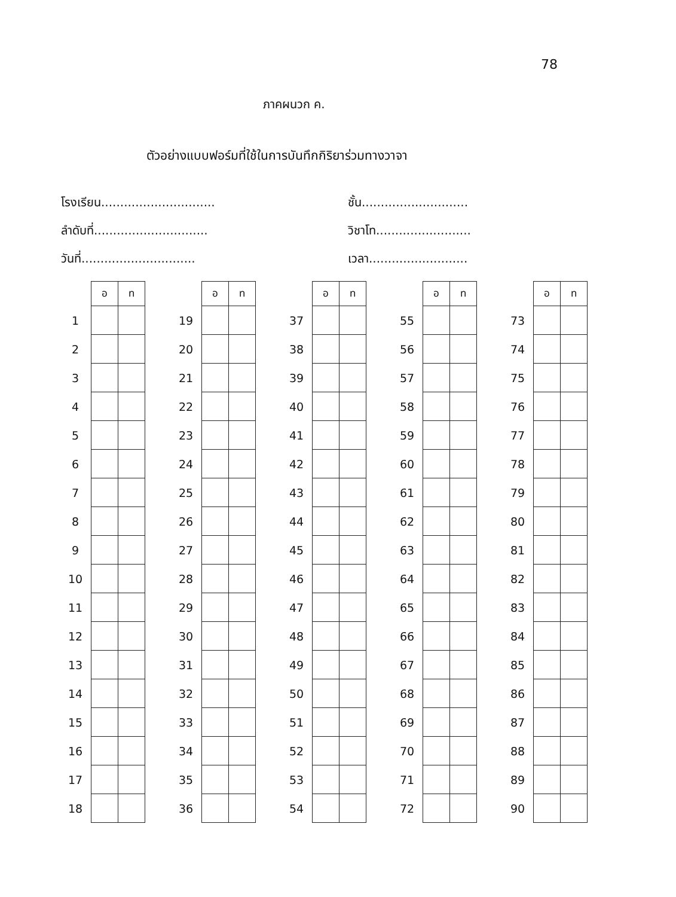78
ภาคผนวก ค.
ตัวอย่างแบบฟอร์มที่ใช้ในการบันทึกกิริยาร่วมทางวาจา
โรงเรียน.............................. ชั้น............................
ลำดับที่.............................. วิชาโท.........................
วันที่.............................. เวลา..........................
| | อ | ท |
| --- | --- | --- |
| 1 | | |
| 2 | | |
| 3 | | |
| 4 | | |
| 5 | | |
| 6 | | |
| 7 | | |
| 8 | | |
| 9 | | |
| 10 | | |
| 11 | | |
| 12 | | |
| 13 | | |
| 14 | | |
| 15 | | |
| 16 | | |
| 17 | | |
| 18 | | |
| | อ | ท |
| --- | --- | --- |
| 19 | | |
| 20 | | |
| 21 | | |
| 22 | | |
| 23 | | |
| 24 | | |
| 25 | | |
| 26 | | |
| 27 | | |
| 28 | | |
| 29 | | |
| 30 | | |
| 31 | | |
| 32 | | |
| 33 | | |
| 34 | | |
| 35 | | |
| 36 | | |
| | อ | ท |
| --- | --- | --- |
| 37 | | |
| 38 | | |
| 39 | | |
| 40 | | |
| 41 | | |
| 42 | | |
| 43 | | |
| 44 | | |
| 45 | | |
| 46 | | |
| 47 | | |
| 48 | | |
| 49 | | |
| 50 | | |
| 51 | | |
| 52 | | |
| 53 | | |
| 54 | | |
| | อ | ท |
| --- | --- | --- |
| 55 | | |
| 56 | | |
| 57 | | |
| 58 | | |
| 59 | | |
| 60 | | |
| 61 | | |
| 62 | | |
| 63 | | |
| 64 | | |
| 65 | | |
| 66 | | |
| 67 | | |
| 68 | | |
| 69 | | |
| 70 | | |
| 71 | | |
| 72 | | |
| | อ | ท |
| --- | --- | --- |
| 73 | | |
| 74 | | |
| 75 | | |
| 76 | | |
| 77 | | |
| 78 | | |
| 79 | | |
| 80 | | |
| 81 | | |
| 82 | | |
| 83 | | |
| 84 | | |
| 85 | | |
| 86 | | |
| 87 | | |
| 88 | | |
| 89 | | |
| 90 | | |